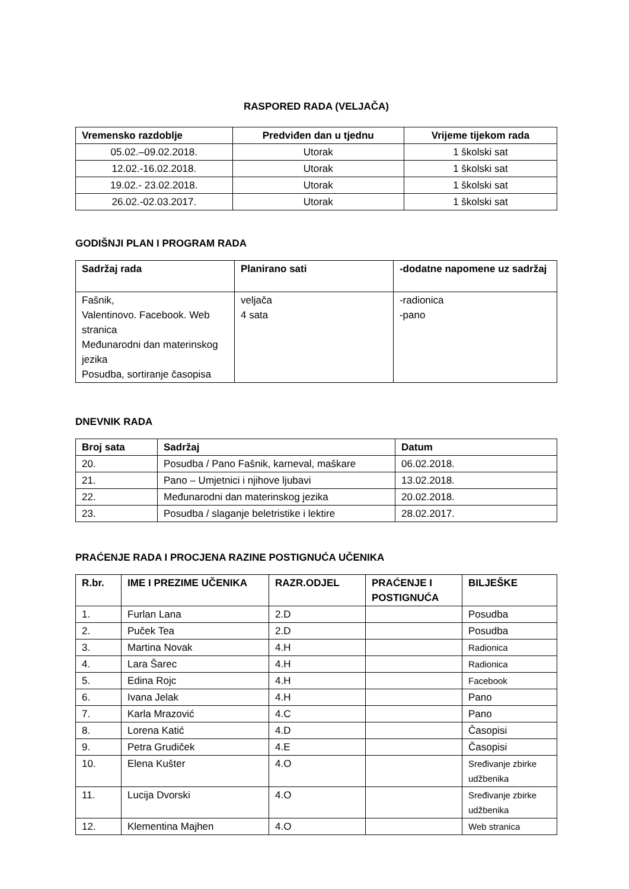RASPORED RADA (VELJAČA)
| Vremensko razdoblje | Predviđen dan u tjednu | Vrijeme tijekom rada |
| --- | --- | --- |
| 05.02.–09.02.2018. | Utorak | 1 školski sat |
| 12.02.-16.02.2018. | Utorak | 1 školski sat |
| 19.02.- 23.02.2018. | Utorak | 1 školski sat |
| 26.02.-02.03.2017. | Utorak | 1 školski sat |
GODIŠNJI PLAN I PROGRAM RADA
| Sadržaj rada | Planirano sati | -dodatne napomene uz sadržaj |
| --- | --- | --- |
| Fašnik, Valentinovo. Facebook. Web stranica Međunarodni dan materinskog jezika Posudba, sortiranje časopisa | veljača 4 sata | -radionica -pano |
DNEVNIK RADA
| Broj sata | Sadržaj | Datum |
| --- | --- | --- |
| 20. | Posudba / Pano Fašnik, karneval, maškare | 06.02.2018. |
| 21. | Pano – Umjetnici i njihove ljubavi | 13.02.2018. |
| 22. | Međunarodni dan materinskog jezika | 20.02.2018. |
| 23. | Posudba / slaganje beletristike i lektire | 28.02.2017. |
PRAĆENJE RADA I PROCJENA RAZINE POSTIGNUĆA UČENIKA
| R.br. | IME I PREZIME UČENIKA | RAZR.ODJEL | PRAĆENJE I POSTIGNUĆA | BILJEŠKE |
| --- | --- | --- | --- | --- |
| 1. | Furlan Lana | 2.D | | Posudba |
| 2. | Puček Tea | 2.D | | Posudba |
| 3. | Martina Novak | 4.H | | Radionica |
| 4. | Lara Šarec | 4.H | | Radionica |
| 5. | Edina Rojc | 4.H | | Facebook |
| 6. | Ivana Jelak | 4.H | | Pano |
| 7. | Karla Mrazović | 4.C | | Pano |
| 8. | Lorena Katić | 4.D | | Časopisi |
| 9. | Petra Grudiček | 4.E | | Časopisi |
| 10. | Elena Kušter | 4.O | | Sređivanje zbirke udžbenika |
| 11. | Lucija Dvorski | 4.O | | Sređivanje zbirke udžbenika |
| 12. | Klementina Majhen | 4.O | | Web stranica |